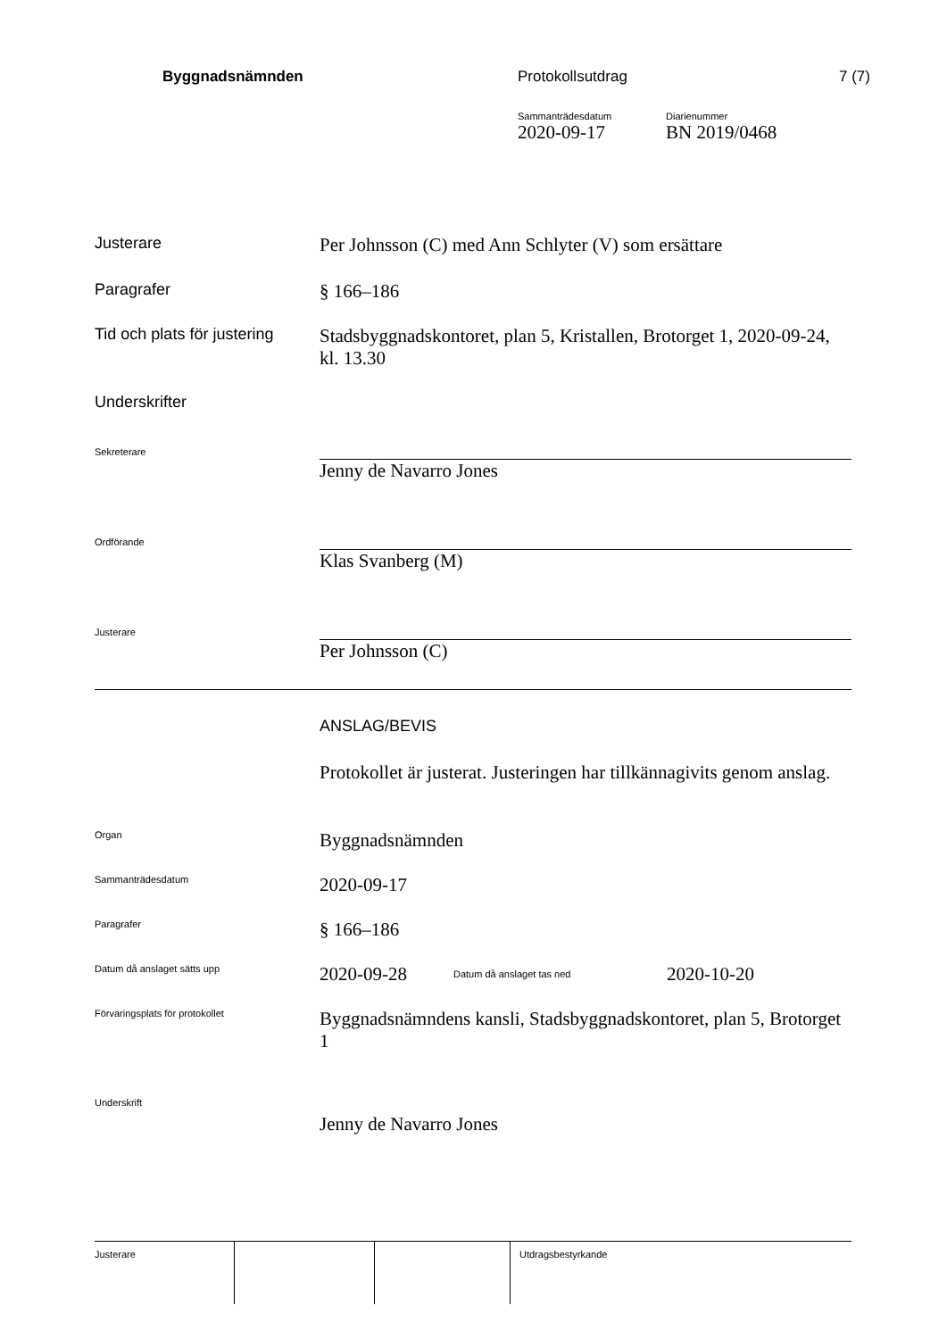Byggnadsnämnden Protokollsutdrag 7 (7)
Sammanträdesdatum
2020-09-17
Diarienummer
BN 2019/0468
Justerare
Per Johnsson (C) med Ann Schlyter (V) som ersättare
Paragrafer
§ 166–186
Tid och plats för justering
Stadsbyggnadskontoret, plan 5, Kristallen, Brotorget 1, 2020-09-24, kl. 13.30
Underskrifter
Sekreterare
Jenny de Navarro Jones
Ordförande
Klas Svanberg (M)
Justerare
Per Johnsson (C)
ANSLAG/BEVIS
Protokollet är justerat. Justeringen har tillkännagivits genom anslag.
Organ
Byggnadsnämnden
Sammanträdesdatum
2020-09-17
Paragrafer
§ 166–186
Datum då anslaget sätts upp
2020-09-28
Datum då anslaget tas ned
2020-10-20
Förvaringsplats för protokollet
Byggnadsnämndens kansli, Stadsbyggnadskontoret, plan 5, Brotorget 1
Underskrift
Jenny de Navarro Jones
Justerare Utdragsbestyrkande